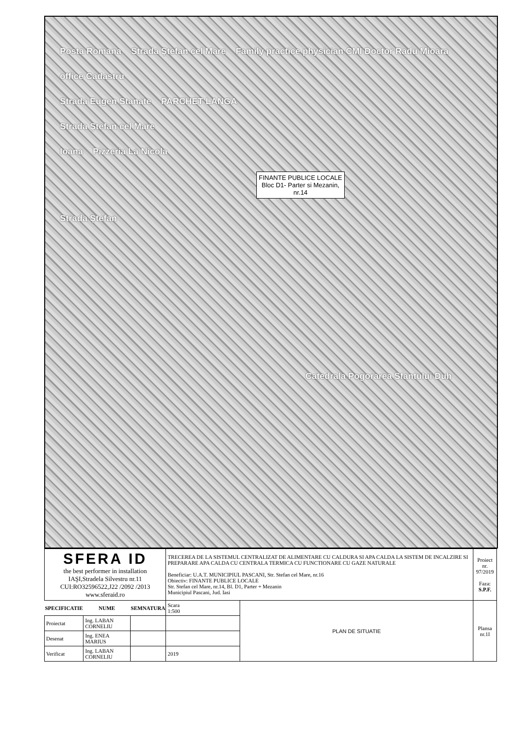Posta Romana Strada Ştefan cel Mare Family practice physician CMI Doctor Radu Mioara
office Cadastru
Strada Eugen Stanate PARCHET LANGA
Strada Ştefan cel Mare
Ioana Pizzeria La Nicola
FINANTE PUBLICE LOCALE
Bloc D1- Parter si Mezanin,
nr.14
Strada Ştefan
Catedrala Pogorarea Sfantului Duh
| SFERA ID the best performer in installation IAŞI,Stradela Silvestru nr.11 CUI:RO32596522,J22 /2092 /2013 www.sferaid.ro | | | TRECEREA DE LA SISTEMUL CENTRALIZAT DE ALIMENTARE CU CALDURA SI APA CALDA LA SISTEM DE INCALZIRE SI PREPARARE APA CALDA CU CENTRALA TERMICA CU FUNCTIONARE CU GAZE NATURALE Beneficiar: U.A.T. MUNICIPIUL PASCANI, Str. Stefan cel Mare, nr.16 Obiectiv: FINANTE PUBLICE LOCALE Str. Stefan cel Mare, nr.14, Bl. D1, Parter + Mezanin Municipiul Pascani, Jud. Iasi | | Proiect nr. 97/2019 Faza: S.P.F. |
| SPECIFICATIE | NUME | SEMNATURA | Scara 1:500 | PLAN DE SITUATIE | Plansa nr.1I |
| Proiectat | Ing. LABAN CORNELIU | | | | |
| Desenat | Ing. ENEA MARIUS | | | | |
| Verificat | Ing. LABAN CORNELIU | | 2019 | | |